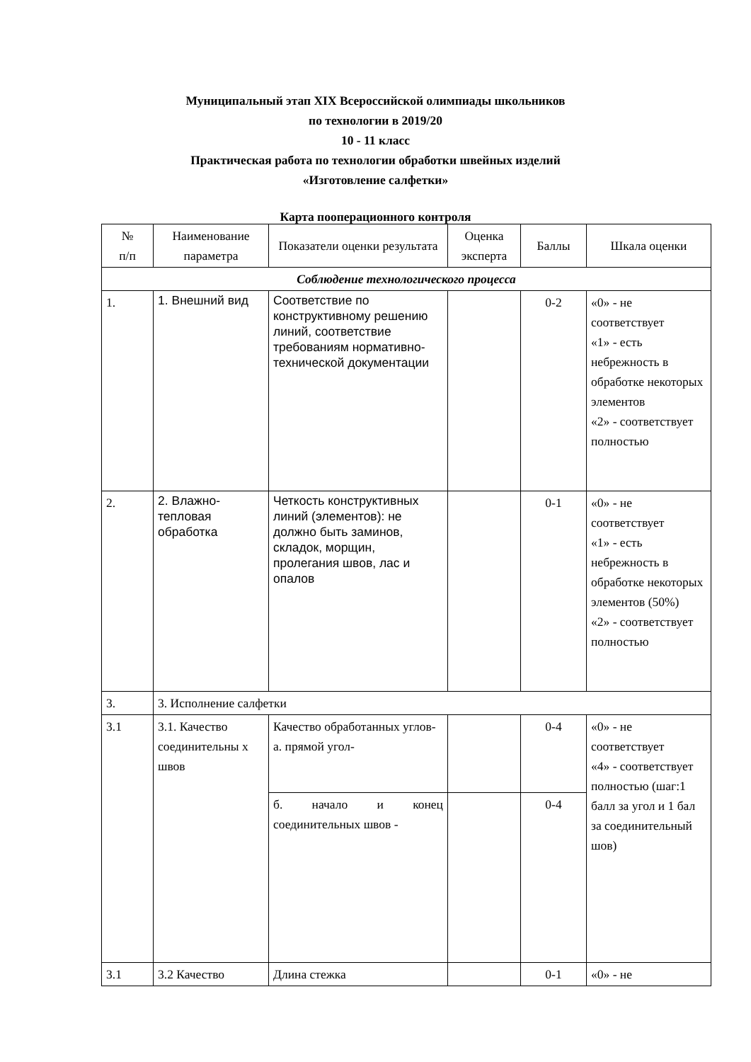Муниципальный этап XIX Всероссийской олимпиады школьников
по технологии в 2019/20
10 - 11 класс
Практическая работа по технологии обработки швейных изделий
«Изготовление салфетки»
Карта пооперационного контроля
| № п/п | Наименование параметра | Показатели оценки результата | Оценка эксперта | Баллы | Шкала оценки |
| --- | --- | --- | --- | --- | --- |
| Соблюдение технологического процесса | | | | | |
| 1. | 1. Внешний вид | Соответствие по конструктивному решению линий, соответствие требованиям нормативно-технической документации | | 0-2 | «0» - не соответствует «1» - есть небрежность в обработке некоторых элементов «2» - соответствует полностью |
| 2. | 2. Влажно-тепловая обработка | Четкость конструктивных линий (элементов): не должно быть заминов, складок, морщин, пролегания швов, лас и опалов | | 0-1 | «0» - не соответствует «1» - есть небрежность в обработке некоторых элементов (50%) «2» - соответствует полностью |
| 3. | 3. Исполнение салфетки | | | | |
| 3.1 | 3.1. Качество соединительны х швов | Качество обработанных углов- а. прямой угол- | | 0-4 | «0» - не соответствует «4» - соответствует полностью (шаг:1 балл за угол и 1 бал за соединительный шов) |
| | | б. начало и конец соединительных швов - | | 0-4 | |
| 3.1 | 3.2 Качество | Длина стежка | | 0-1 | «0» - не |